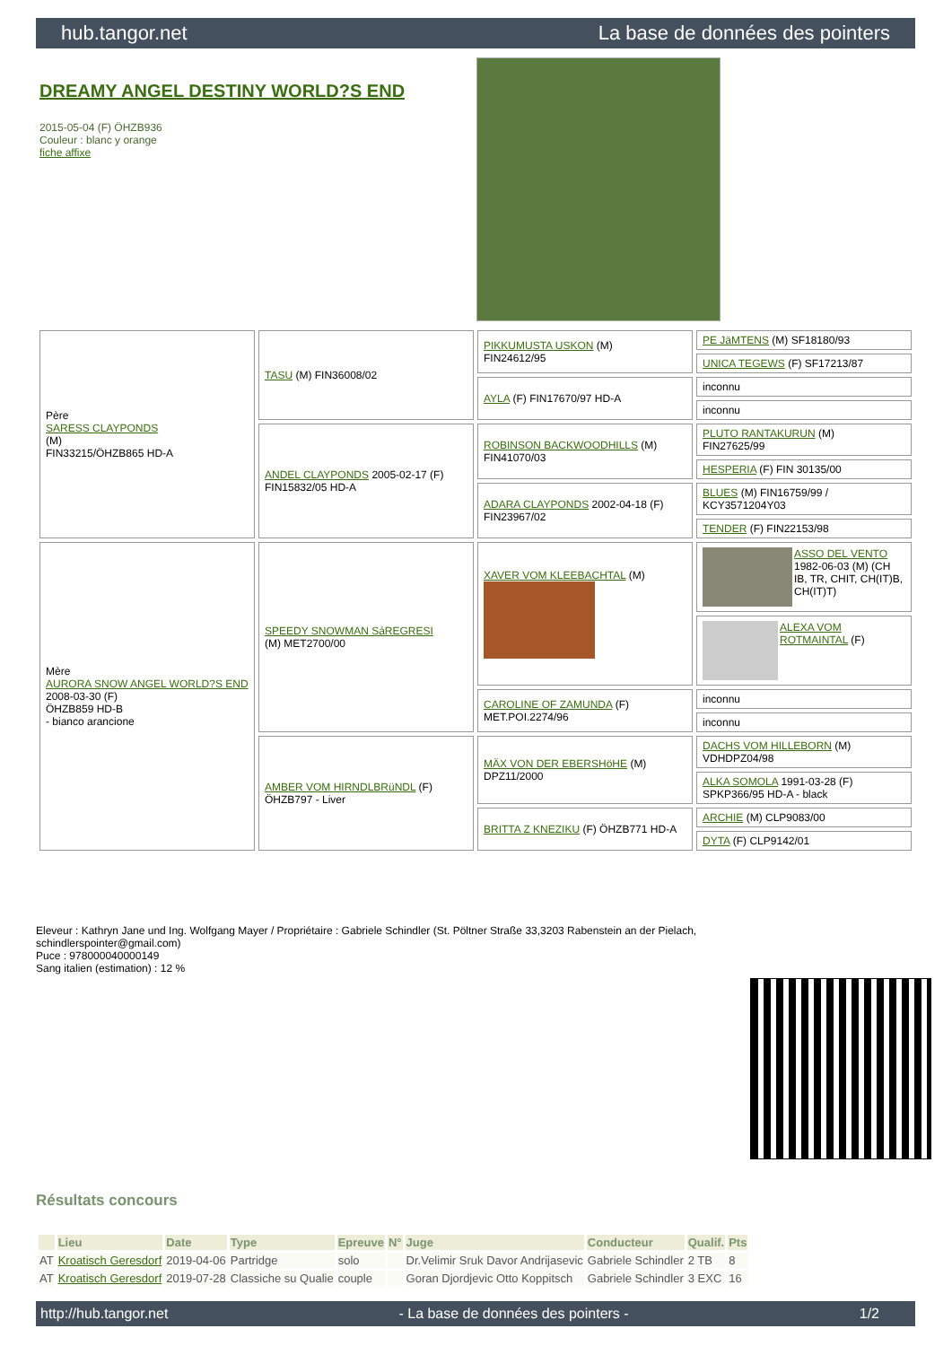hub.tangor.net La base de données des pointers
DREAMY ANGEL DESTINY WORLD?S END
2015-05-04 (F) ÖHZB936
Couleur : blanc y orange
fiche affixe
| Père SARESS CLAYPONDS (M) FIN33215/ÖHZB865 HD-A | TASU (M) FIN36008/02 | PIKKUMUSTA USKON (M) FIN24612/95 | PE JäMTENS (M) SF18180/93 |
| | | | UNICA TEGEWS (F) SF17213/87 |
| | | AYLA (F) FIN17670/97 HD-A | inconnu |
| | | | inconnu |
| | ANDEL CLAYPONDS 2005-02-17 (F) FIN15832/05 HD-A | ROBINSON BACKWOODHILLS (M) FIN41070/03 | PLUTO RANTAKURUN (M) FIN27625/99 |
| | | | HESPERIA (F) FIN 30135/00 |
| | | ADARA CLAYPONDS 2002-04-18 (F) FIN23967/02 | BLUES (M) FIN16759/99 / KCY3571204Y03 |
| | | | TENDER (F) FIN22153/98 |
| Mère AURORA SNOW ANGEL WORLD?S END 2008-03-30 (F) ÖHZB859 HD-B - bianco arancione | SPEEDY SNOWMAN SáREGRESI (M) MET2700/00 | XAVER VOM KLEEBACHTAL (M) | ASSO DEL VENTO 1982-06-03 (M) (CH IB, TR, CHIT, CH(IT)B, CH(IT)T) |
| | | | ALEXA VOM ROTMAINTAL (F) |
| | | CAROLINE OF ZAMUNDA (F) MET.POI.2274/96 | inconnu |
| | | | inconnu |
| | AMBER VOM HIRNDLBRüNDL (F) ÖHZB797 - Liver | MÄX VON DER EBERSHöHE (M) DPZ11/2000 | DACHS VOM HILLEBORN (M) VDHDPZ04/98 |
| | | | ALKA SOMOLA 1991-03-28 (F) SPKP366/95 HD-A - black |
| | | BRITTA Z KNEZIKU (F) ÖHZB771 HD-A | ARCHIE (M) CLP9083/00 |
| | | | DYTA (F) CLP9142/01 |
Eleveur : Kathryn Jane und Ing. Wolfgang Mayer / Propriétaire : Gabriele Schindler (St. Pöltner Straße 33,3203 Rabenstein an der Pielach, schindlerspointer@gmail.com)
Puce : 978000040000149
Sang italien (estimation) : 12 %
Résultats concours
| | Lieu | Date | Type | Epreuve | N° | Juge | Conducteur | Qualif. | Pts |
| --- | --- | --- | --- | --- | --- | --- | --- | --- | --- |
| AT | Kroatisch Geresdorf | 2019-04-06 | Partridge | solo | | Dr.Velimir Sruk Davor Andrijasevic | Gabriele Schindler | 2 TB | 8 |
| AT | Kroatisch Geresdorf | 2019-07-28 | Classiche su Qualie | couple | | Goran Djordjevic Otto Koppitsch | Gabriele Schindler | 3 EXC | 16 |
http://hub.tangor.net - La base de données des pointers - 1/2